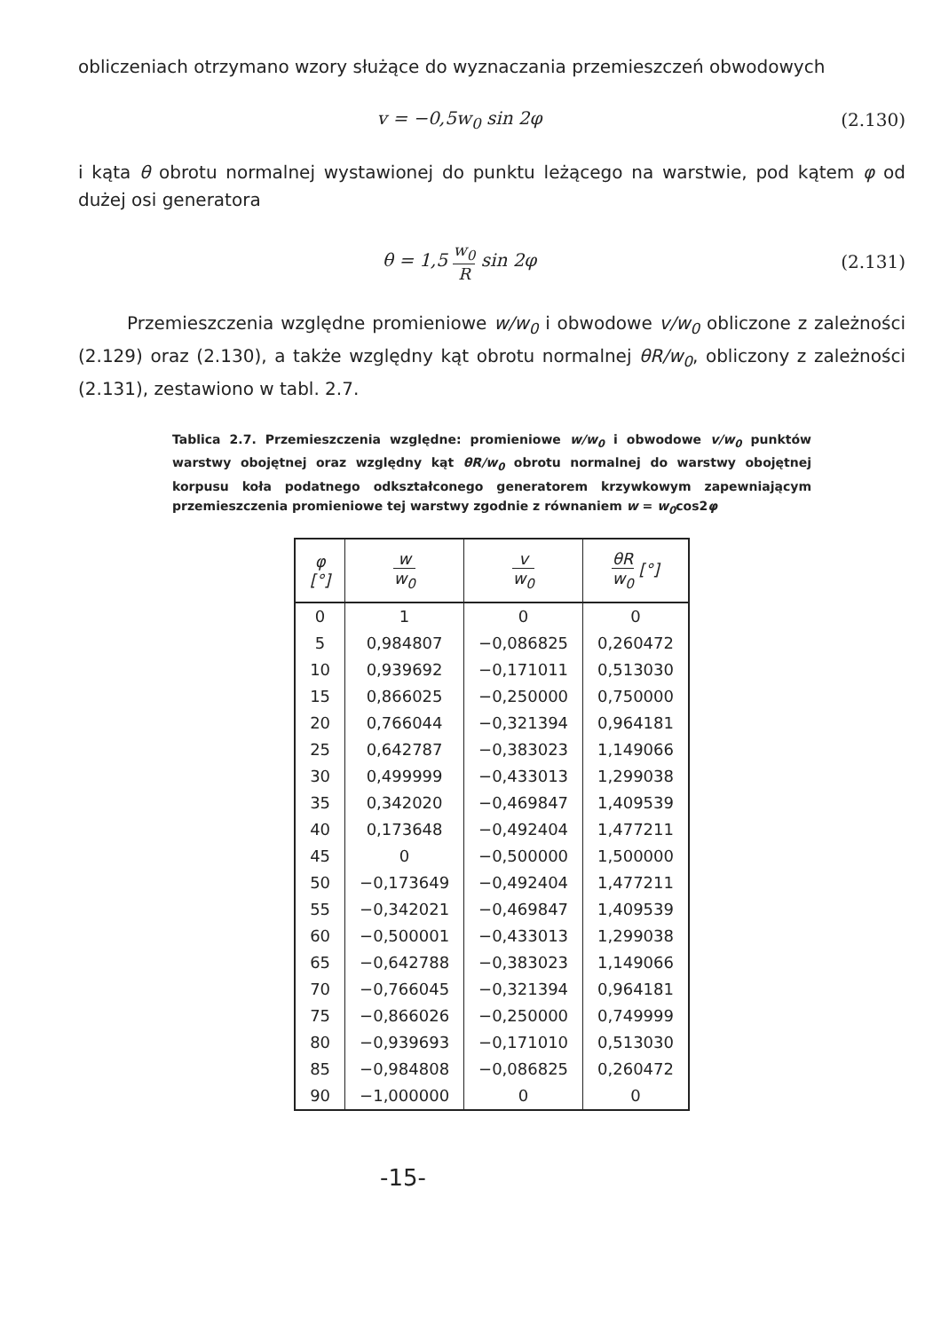obliczeniach otrzymano wzory służące do wyznaczania przemieszczeń obwodowych
v = −0,5w<sub>0</sub> sin 2φ (2.130)
i kąta θ obrotu normalnej wystawionej do punktu leżącego na warstwie, pod kątem φ od dużej osi generatora
θ = 1,5 w<sub>0</sub> R sin 2φ (2.131)
Przemieszczenia względne promieniowe w/w<sub>0</sub> i obwodowe v/w<sub>0</sub> obliczone z zależności (2.129) oraz (2.130), a także względny kąt obrotu normalnej θR/w<sub>0</sub>, obliczony z zależności (2.131), zestawiono w tabl. 2.7.
Tablica 2.7. Przemieszczenia względne: promieniowe w/w<sub>0</sub> i obwodowe v/w<sub>0</sub> punktów warstwy obojętnej oraz względny kąt θR/w<sub>0</sub> obrotu normalnej do warstwy obojętnej korpusu koła podatnego odkształconego generatorem krzywkowym zapewniającym przemieszczenia promieniowe tej warstwy zgodnie z równaniem w = w<sub>0</sub>cos2φ
| φ [°] | w w<sub>0</sub> | v w<sub>0</sub> | θR w<sub>0</sub> [°] |
| --- | --- | --- | --- |
| 0 | 1 | 0 | 0 |
| 5 | 0,984807 | −0,086825 | 0,260472 |
| 10 | 0,939692 | −0,171011 | 0,513030 |
| 15 | 0,866025 | −0,250000 | 0,750000 |
| 20 | 0,766044 | −0,321394 | 0,964181 |
| 25 | 0,642787 | −0,383023 | 1,149066 |
| 30 | 0,499999 | −0,433013 | 1,299038 |
| 35 | 0,342020 | −0,469847 | 1,409539 |
| 40 | 0,173648 | −0,492404 | 1,477211 |
| 45 | 0 | −0,500000 | 1,500000 |
| 50 | −0,173649 | −0,492404 | 1,477211 |
| 55 | −0,342021 | −0,469847 | 1,409539 |
| 60 | −0,500001 | −0,433013 | 1,299038 |
| 65 | −0,642788 | −0,383023 | 1,149066 |
| 70 | −0,766045 | −0,321394 | 0,964181 |
| 75 | −0,866026 | −0,250000 | 0,749999 |
| 80 | −0,939693 | −0,171010 | 0,513030 |
| 85 | −0,984808 | −0,086825 | 0,260472 |
| 90 | −1,000000 | 0 | 0 |
-15-